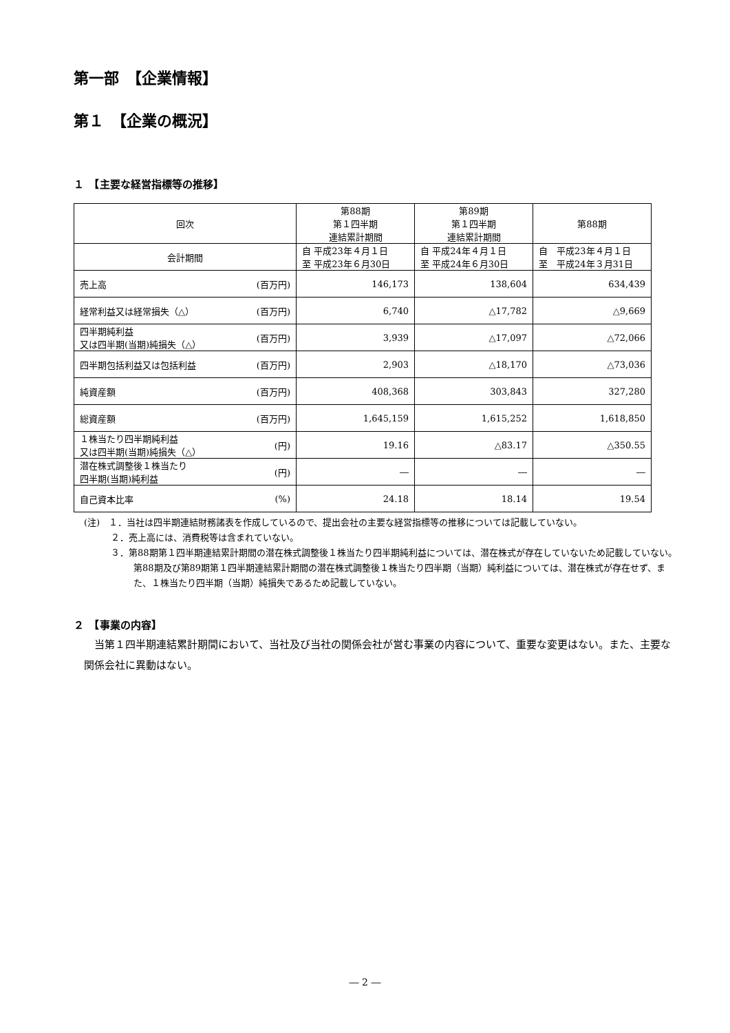第一部　【企業情報】
第１　【企業の概況】
１　【主要な経営指標等の推移】
| 回次 | | 第88期 第１四半期 連結累計期間 | 第89期 第１四半期 連結累計期間 | 第88期 |
| --- | --- | --- | --- | --- |
| 会計期間 | | 自 平成23年４月１日 至 平成23年６月30日 | 自 平成24年４月１日 至 平成24年６月30日 | 自 平成23年４月１日 至 平成24年３月31日 |
| 売上高 | (百万円) | 146,173 | 138,604 | 634,439 |
| 経常利益又は経常損失（△） | (百万円) | 6,740 | △17,782 | △9,669 |
| 四半期純利益 又は四半期(当期)純損失（△） | (百万円) | 3,939 | △17,097 | △72,066 |
| 四半期包括利益又は包括利益 | (百万円) | 2,903 | △18,170 | △73,036 |
| 純資産額 | (百万円) | 408,368 | 303,843 | 327,280 |
| 総資産額 | (百万円) | 1,645,159 | 1,615,252 | 1,618,850 |
| １株当たり四半期純利益 又は四半期(当期)純損失（△） | (円) | 19.16 | △83.17 | △350.55 |
| 潜在株式調整後１株当たり 四半期(当期)純利益 | (円) | ― | ― | ― |
| 自己資本比率 | (%) | 24.18 | 18.14 | 19.54 |
(注)　１．当社は四半期連結財務諸表を作成しているので、提出会社の主要な経営指標等の推移については記載していない。
　　　２．売上高には、消費税等は含まれていない。
　　　３．第88期第１四半期連結累計期間の潜在株式調整後１株当たり四半期純利益については、潜在株式が存在していないため記載していない。第88期及び第89期第１四半期連結累計期間の潜在株式調整後１株当たり四半期（当期）純利益については、潜在株式が存在せず、また、１株当たり四半期（当期）純損失であるため記載していない。
２　【事業の内容】
　当第１四半期連結累計期間において、当社及び当社の関係会社が営む事業の内容について、重要な変更はない。また、主要な関係会社に異動はない。
― 2 ―